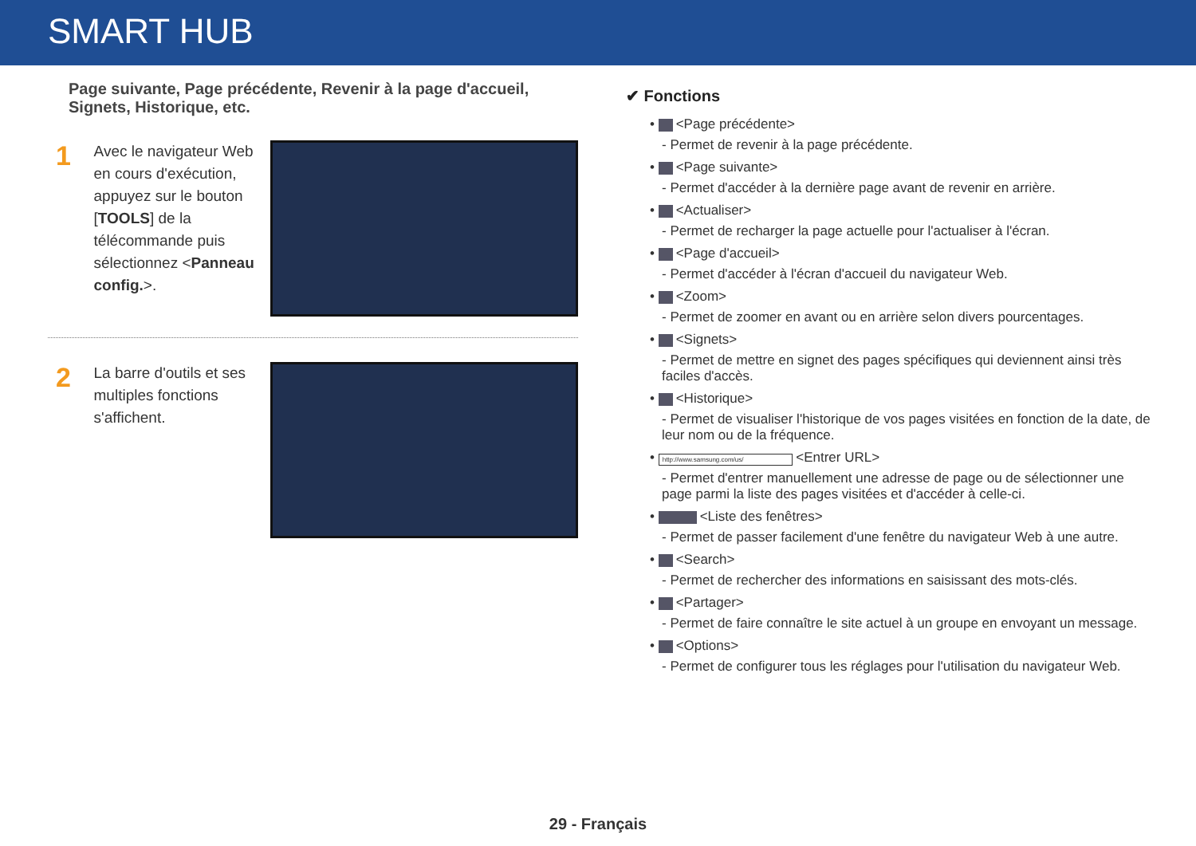SMART HUB
Page suivante, Page précédente, Revenir à la page d'accueil, Signets, Historique, etc.
1
Avec le navigateur Web en cours d'exécution, appuyez sur le bouton [TOOLS] de la télécommande puis sélectionnez <Panneau config.>.
2
La barre d'outils et ses multiples fonctions s'affichent.
✔ Fonctions
• <Page précédente>
- Permet de revenir à la page précédente.
• <Page suivante>
- Permet d'accéder à la dernière page avant de revenir en arrière.
• <Actualiser>
- Permet de recharger la page actuelle pour l'actualiser à l'écran.
• <Page d'accueil>
- Permet d'accéder à l'écran d'accueil du navigateur Web.
• <Zoom>
- Permet de zoomer en avant ou en arrière selon divers pourcentages.
• <Signets>
- Permet de mettre en signet des pages spécifiques qui deviennent ainsi très faciles d'accès.
• <Historique>
- Permet de visualiser l'historique de vos pages visitées en fonction de la date, de leur nom ou de la fréquence.
• http://www.samsung.com/us/ <Entrer URL>
- Permet d'entrer manuellement une adresse de page ou de sélectionner une page parmi la liste des pages visitées et d'accéder à celle-ci.
• <Liste des fenêtres>
- Permet de passer facilement d'une fenêtre du navigateur Web à une autre.
• <Search>
- Permet de rechercher des informations en saisissant des mots-clés.
• <Partager>
- Permet de faire connaître le site actuel à un groupe en envoyant un message.
• <Options>
- Permet de configurer tous les réglages pour l'utilisation du navigateur Web.
29 - Français